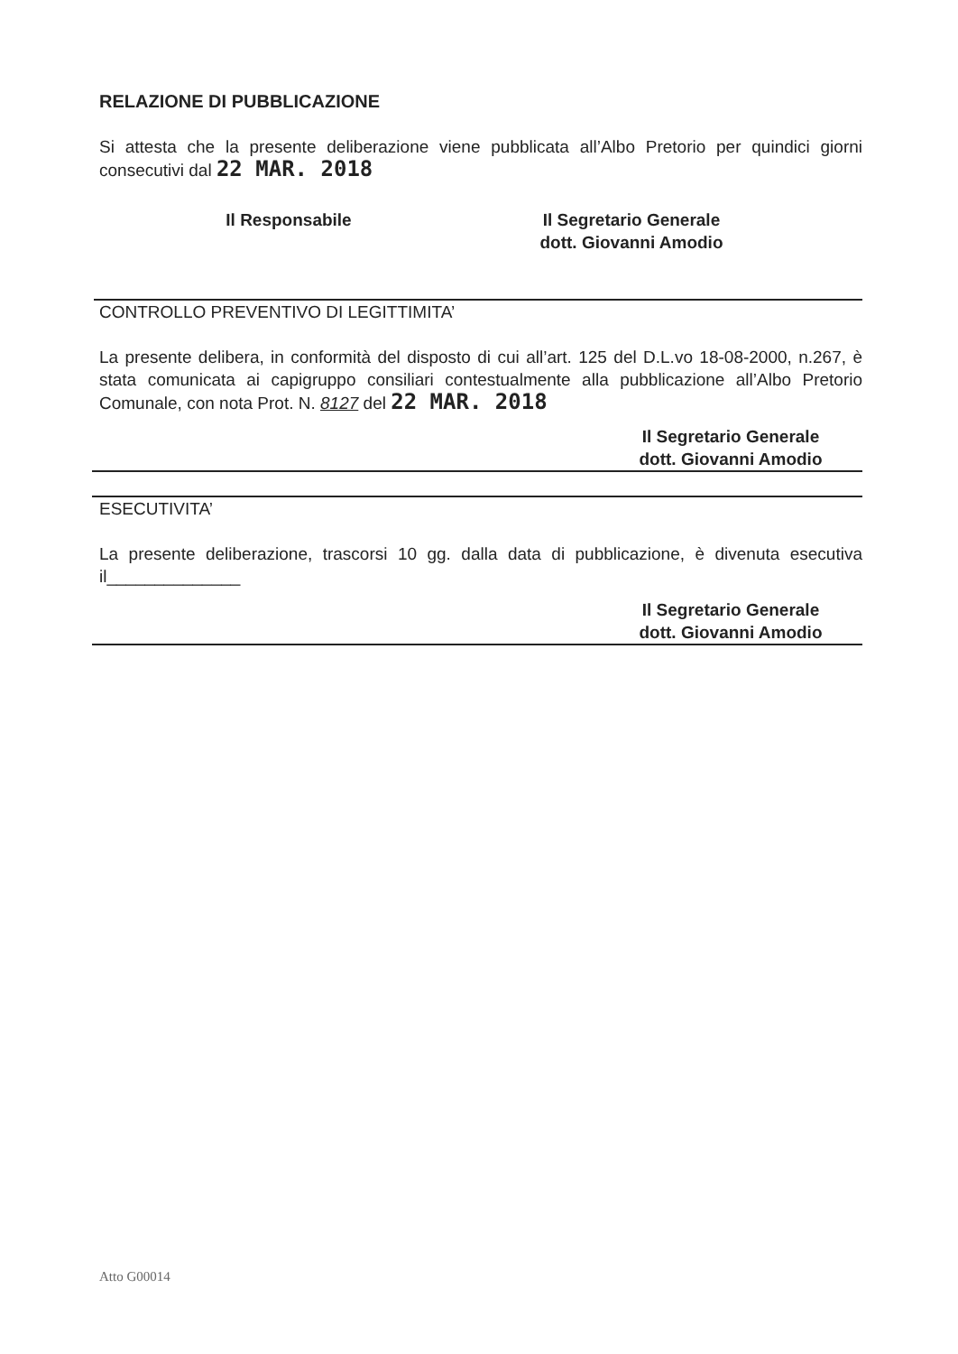RELAZIONE DI PUBBLICAZIONE
Si attesta che la presente deliberazione viene pubblicata all’Albo Pretorio per quindici giorni consecutivi dal 22 MAR. 2018
Il Responsabile Il Segretario Generale
dott. Giovanni Amodio
CONTROLLO PREVENTIVO DI LEGITTIMITA’
La presente delibera, in conformità del disposto di cui all’art. 125 del D.L.vo 18-08-2000, n.267, è stata comunicata ai capigruppo consiliari contestualmente alla pubblicazione all’Albo Pretorio Comunale, con nota Prot. N. 8127 del 22 MAR. 2018
Il Segretario Generale
dott. Giovanni Amodio
ESECUTIVITA’
La presente deliberazione, trascorsi 10 gg. dalla data di pubblicazione, è divenuta esecutiva il______________
Il Segretario Generale
dott. Giovanni Amodio
Atto G00014